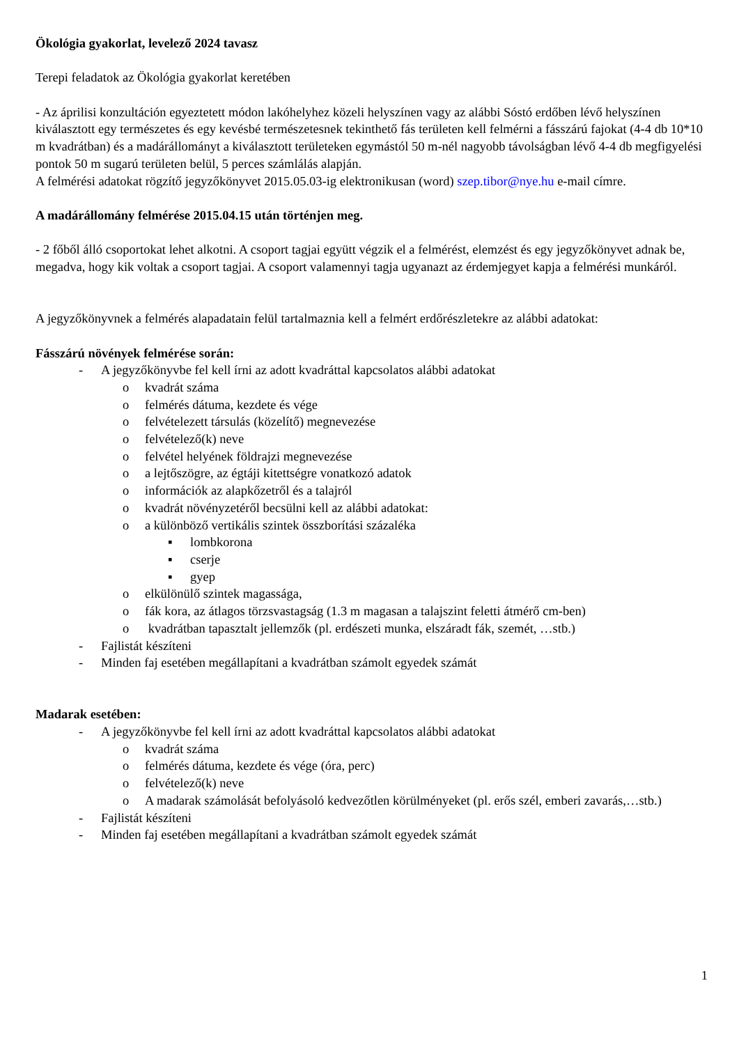Ökológia gyakorlat, levelező 2024 tavasz
Terepi feladatok az Ökológia gyakorlat keretében
- Az áprilisi konzultáción egyeztetett módon lakóhelyhez közeli helyszínen vagy az alábbi Sóstó erdőben lévő helyszínen kiválasztott egy természetes és egy kevésbé természetesnek tekinthető fás területen kell felmérni a fásszárú fajokat (4-4 db 10*10 m kvadrátban) és a madárállományt a kiválasztott területeken egymástól 50 m-nél nagyobb távolságban lévő 4-4 db megfigyelési pontok 50 m sugarú területen belül, 5 perces számlálás alapján.
A felmérési adatokat rögzítő jegyzőkönyvet 2015.05.03-ig elektronikusan (word) szep.tibor@nye.hu e-mail címre.
A madárállomány felmérése 2015.04.15 után történjen meg.
- 2 főből álló csoportokat lehet alkotni. A csoport tagjai együtt végzik el a felmérést, elemzést és egy jegyzőkönyvet adnak be, megadva, hogy kik voltak a csoport tagjai. A csoport valamennyi tagja ugyanazt az érdemjegyet kapja a felmérési munkáról.
A jegyzőkönyvnek a felmérés alapadatain felül tartalmaznia kell a felmért erdőrészletekre az alábbi adatokat:
Fásszárú növények felmérése során:
- A jegyzőkönyvbe fel kell írni az adott kvadráttal kapcsolatos alábbi adatokat
o kvadrát száma
o felmérés dátuma, kezdete és vége
o felvételezett társulás (közelítő) megnevezése
o felvételező(k) neve
o felvétel helyének földrajzi megnevezése
o a lejtőszögre, az égtáji kitettségre vonatkozó adatok
o információk az alapkőzetről és a talajról
o kvadrát növényzetéről becsülni kell az alábbi adatokat:
o a különböző vertikális szintek összborítási százaléka
▪ lombkorona
▪ cserje
▪ gyep
o elkülönülő szintek magassága,
o fák kora, az átlagos törzsvastagság (1.3 m magasan a talajszint feletti átmérő cm-ben)
o kvadrátban tapasztalt jellemzők (pl. erdészeti munka, elszáradt fák, szemét, …stb.)
- Fajlistát készíteni
- Minden faj esetében megállapítani a kvadrátban számolt egyedek számát
Madarak esetében:
- A jegyzőkönyvbe fel kell írni az adott kvadráttal kapcsolatos alábbi adatokat
o kvadrát száma
o felmérés dátuma, kezdete és vége (óra, perc)
o felvételező(k) neve
o A madarak számolását befolyásoló kedvezőtlen körülményeket (pl. erős szél, emberi zavarás,…stb.)
- Fajlistát készíteni
- Minden faj esetében megállapítani a kvadrátban számolt egyedek számát
1